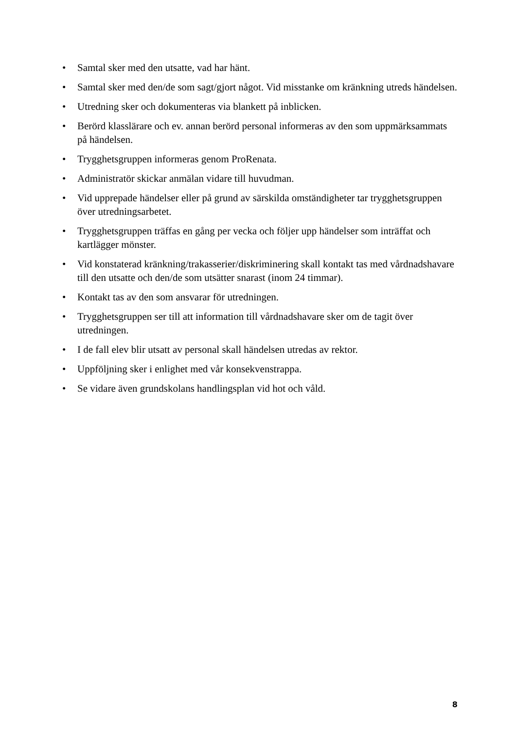• Samtal sker med den utsatte, vad har hänt.
• Samtal sker med den/de som sagt/gjort något. Vid misstanke om kränkning utreds händelsen.
• Utredning sker och dokumenteras via blankett på inblicken.
• Berörd klasslärare och ev. annan berörd personal informeras av den som uppmärksammats på händelsen.
• Trygghetsgruppen informeras genom ProRenata.
• Administratör skickar anmälan vidare till huvudman.
• Vid upprepade händelser eller på grund av särskilda omständigheter tar trygghetsgruppen över utredningsarbetet.
• Trygghetsgruppen träffas en gång per vecka och följer upp händelser som inträffat och kartlägger mönster.
• Vid konstaterad kränkning/trakasserier/diskriminering skall kontakt tas med vårdnadshavare till den utsatte och den/de som utsätter snarast (inom 24 timmar).
• Kontakt tas av den som ansvarar för utredningen.
• Trygghetsgruppen ser till att information till vårdnadshavare sker om de tagit över utredningen.
• I de fall elev blir utsatt av personal skall händelsen utredas av rektor.
• Uppföljning sker i enlighet med vår konsekvenstrappa.
• Se vidare även grundskolans handlingsplan vid hot och våld.
8